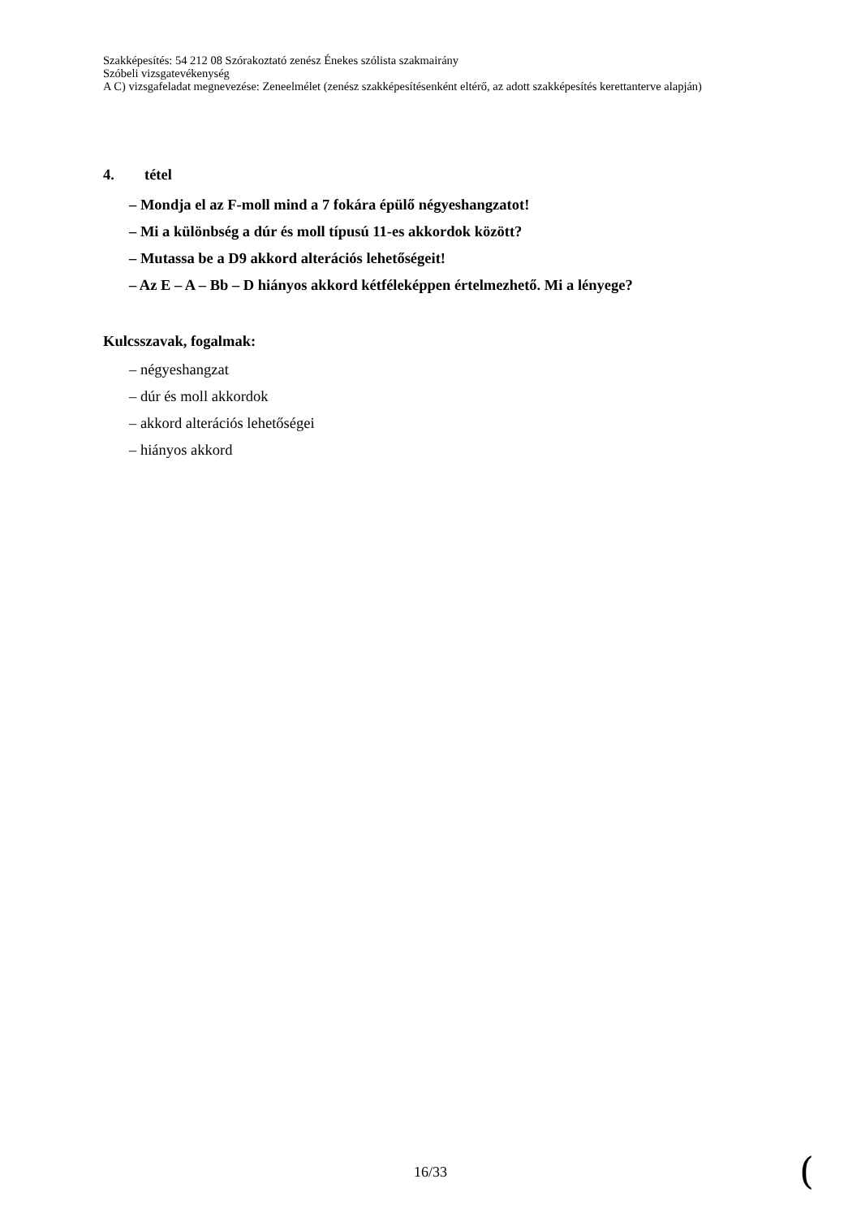Szakképesítés: 54 212 08 Szórakoztató zenész Énekes szólista szakmairány
Szóbeli vizsgatevékenység
A C) vizsgafeladat megnevezése: Zeneelmélet (zenész szakképesítésenként eltérő, az adott szakképesítés kerettanterve alapján)
4. tétel
– Mondja el az F-moll mind a 7 fokára épülő négyeshangzatot!
– Mi a különbség a dúr és moll típusú 11-es akkordok között?
– Mutassa be a D9 akkord alterációs lehetőségeit!
– Az E – A – Bb – D hiányos akkord kétféleképpen értelmezhető. Mi a lényege?
Kulcsszavak, fogalmak:
– négyeshangzat
– dúr és moll akkordok
– akkord alterációs lehetőségei
– hiányos akkord
16/33 (